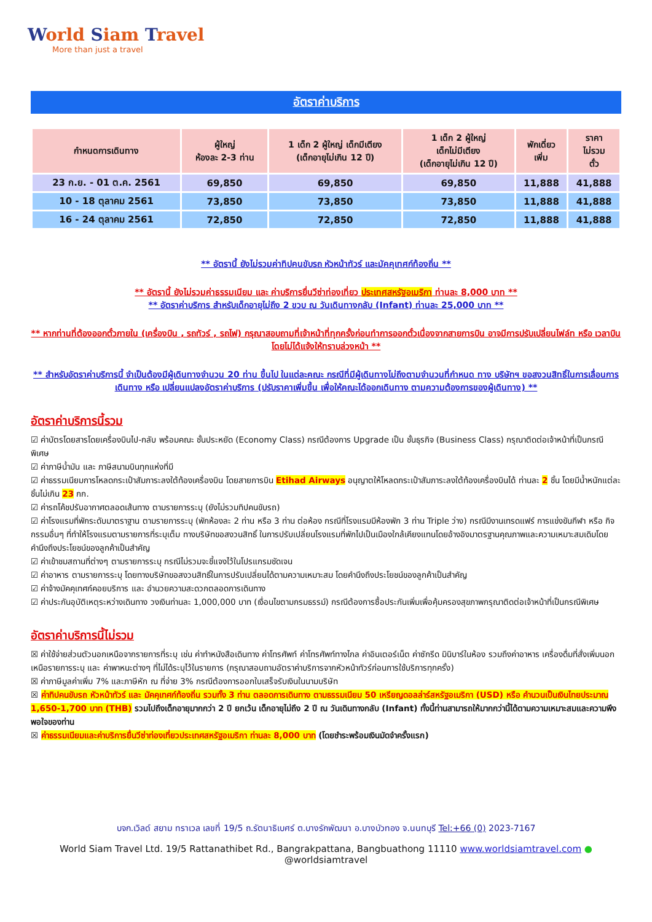World Siam Travel
More than just a travel
อัตราค่าบริการ
| กำหนดการเดินทาง | ผู้ใหญ่ ห้องละ 2-3 ท่าน | 1 เด็ก 2 ผู้ใหญ่ เด็กมีเตียง (เด็กอายุไม่เกิน 12 ปี) | 1 เด็ก 2 ผู้ใหญ่ เด็กไม่มีเตียง (เด็กอายุไม่เกิน 12 ปี) | พักเดี่ยว เพิ่ม | ราคา ไม่รวม ตั๋ว |
| --- | --- | --- | --- | --- | --- |
| 23 ก.ย. - 01 ต.ค. 2561 | 69,850 | 69,850 | 69,850 | 11,888 | 41,888 |
| 10 - 18 ตุลาคม 2561 | 73,850 | 73,850 | 73,850 | 11,888 | 41,888 |
| 16 - 24 ตุลาคม 2561 | 72,850 | 72,850 | 72,850 | 11,888 | 41,888 |
** อัตรานี้ ยังไม่รวมค่าทิปคนขับรถ หัวหน้าทัวร์ และมัคคุเทศก์ท้องถิ่น **
** อัตรานี้ ยังไม่รวมค่าธรรมเนียม และ ค่าบริการยื่นวีซ่าท่องเที่ยว ประเทศสหรัฐอเมริกา ท่านละ 8,000 บาท **
** อัตราค่าบริการ สำหรับเด็กอายุไม่ถึง 2 ขวบ ณ วันเดินทางกลับ (Infant) ท่านละ 25,000 บาท **
** หากท่านที่ต้องออกตั๋วภายใน (เครื่องบิน , รถทัวร์ , รถไฟ) กรุณาสอบถามที่เจ้าหน้าที่ทุกครั้งก่อนทำการออกตั๋วเนื่องจากสายการบิน อาจมีการปรับเปลี่ยนไฟล์ท หรือ เวลาบิน โดยไม่ได้แจ้งให้ทราบล่วงหน้า **
** สำหรับอัตราค่าบริการนี้ จำเป็นต้องมีผู้เดินทางจำนวน 20 ท่าน ขึ้นไป ในแต่ละคณะ กรณีที่มีผู้เดินทางไม่ถึงตามจำนวนที่กำหนด ทาง บริษัทฯ ขอสงวนสิทธิ์ในการเลื่อนการเดินทาง หรือ เปลี่ยนแปลงอัตราค่าบริการ (ปรับราคาเพิ่มขึ้น เพื่อให้คณะได้ออกเดินทาง ตามความต้องการของผู้เดินทาง) **
อัตราค่าบริการนี้รวม
☑ ค่าบัตรโดยสารโดยเครื่องบินไป-กลับ พร้อมคณะ ชั้นประหยัด (Economy Class) กรณีต้องการ Upgrade เป็น ชั้นธุรกิจ (Business Class) กรุณาติดต่อเจ้าหน้าที่เป็นกรณีพิเศษ
☑ ค่าภาษีน้ำมัน และ ภาษีสนามบินทุกแห่งที่มี
☑ ค่าธรรมเนียมการโหลดกระเป๋าสัมภาระลงใต้ท้องเครื่องบิน โดยสายการบิน Etihad Airways อนุญาตให้โหลดกระเป๋าสัมภาระลงใต้ท้องเครื่องบินได้ ท่านละ 2 ชิ้น โดยมีน้ำหนักแต่ละชิ้นไม่เกิน 23 กก.
☑ ค่ารถโค้ชปรับอากาศตลอดเส้นทาง ตามรายการระบุ (ยังไม่รวมทิปคนขับรถ)
☑ ค่าโรงแรมที่พักระดับมาตราฐาน ตามรายการระบุ (พักห้องละ 2 ท่าน หรือ 3 ท่าน ต่อห้อง กรณีที่โรงแรมมีห้องพัก 3 ท่าน Triple ว่าง) กรณีมีงานเทรดแฟร์ การแข่งขันกีฬา หรือ กิจกรรมอื่นๆ ที่ทำให้โรงแรมตามรายการที่ระบุเต็ม ทางบริษัทขอสงวนสิทธิ์ ในการปรับเปลี่ยนโรงแรมที่พักไปเป็นเมืองใกล้เคียงแทนโดยอ้างอิงมาตรฐานคุณภาพและความเหมาะสมเดิมโดยคำนึงถึงประโยชน์ของลูกค้าเป็นสำคัญ
☑ ค่าเข้าชมสถานที่ต่างๆ ตามรายการระบุ กรณีไม่รวมจะชี้แจงไว้ในโปรแกรมชัดเจน
☑ ค่าอาหาร ตามรายการระบุ โดยทางบริษัทขอสงวนสิทธิ์ในการปรับเปลี่ยนได้ตามความเหมาะสม โดยคำนึงถึงประโยชน์ของลูกค้าเป็นสำคัญ
☑ ค่าจ้างมัคคุเทศก์คอยบริการ และ อำนวยความสะดวกตลอดการเดินทาง
☑ ค่าประกันอุบัติเหตุระหว่างเดินทาง วงเงินท่านละ 1,000,000 บาท (เงื่อนไขตามกรมธรรม์) กรณีต้องการซื้อประกันเพิ่มเพื่อคุ้มครองสุขภาพกรุณาติดต่อเจ้าหน้าที่เป็นกรณีพิเศษ
อัตราค่าบริการนี้ไม่รวม
☒ ค่าใช้จ่ายส่วนตัวนอกเหนือจากรายการที่ระบุ เช่น ค่าทำหนังสือเดินทาง ค่าโทรศัพท์ ค่าโทรศัพท์ทางไกล ค่าอินเตอร์เน็ต ค่าซักรีด มินิบาร์ในห้อง รวมถึงค่าอาหาร เครื่องดื่มที่สั่งเพิ่มนอกเหนือรายการระบุ และ ค่าพาหนะต่างๆ ที่ไม่ได้ระบุไว้ในรายการ (กรุณาสอบถามอัตราค่าบริการจากหัวหน้าทัวร์ก่อนการใช้บริการทุกครั้ง)
☒ ค่าภาษีมูลค่าเพิ่ม 7% และภาษีหัก ณ ที่จ่าย 3% กรณีต้องการออกใบเสร็จรับเงินในนามบริษัท
☒ ค่าทิปคนขับรถ หัวหน้าทัวร์ และ มัคคุเทศก์ท้องถิ่น รวมทั้ง 3 ท่าน ตลอดการเดินทาง ตามธรรมเนียม 50 เหรียญดอลล่าร์สหรัฐอเมริกา (USD) หรือ คำนวนเป็นเงินไทยประมาณ 1,650-1,700 บาท (THB) รวมไปถึงเด็กอายุมากกว่า 2 ปี ยกเว้น เด็กอายุไม่ถึง 2 ปี ณ วันเดินทางกลับ (Infant) ทั้งนี้ท่านสามารถให้มากกว่านี้ได้ตามความเหมาะสมและความพึงพอใจของท่าน
☒ ค่าธรรมเนียมและค่าบริการยื่นวีซ่าท่องเที่ยวประเทศสหรัฐอเมริกา ท่านละ 8,000 บาท (โดยชำระพร้อมเงินมัดจำครั้งแรก)
บจก.เวิลด์ สยาม ทราเวล เลขที่ 19/5 ถ.รัตนาธิเบศร์ ต.บางรักพัฒนา อ.บางบัวทอง จ.นนทบุรี Tel:+66 (0) 2023-7167
World Siam Travel Ltd. 19/5 Rattanathibet Rd., Bangrakpattana, Bangbuathong 11110 www.worldsiamtravel.com ● @worldsiamtravel